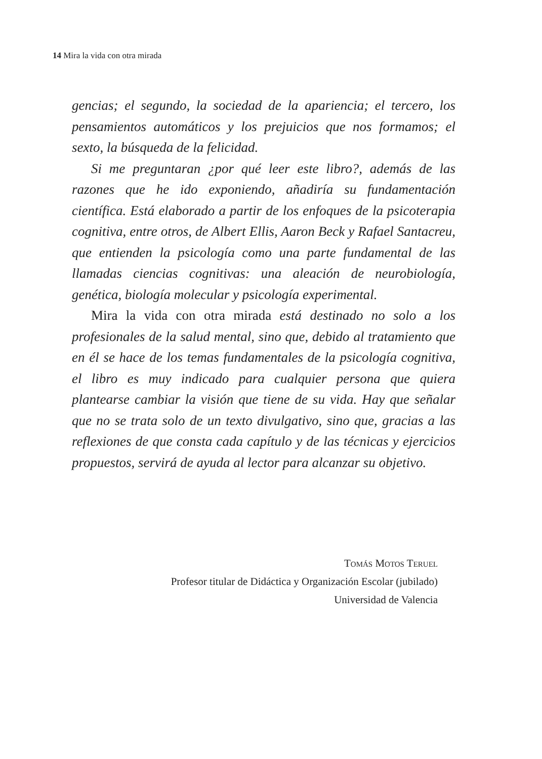14 Mira la vida con otra mirada
gencias; el segundo, la sociedad de la apariencia; el tercero, los pensamientos automáticos y los prejuicios que nos formamos; el sexto, la búsqueda de la felicidad.
Si me preguntaran ¿por qué leer este libro?, además de las razones que he ido exponiendo, añadiría su fundamentación científica. Está elaborado a partir de los enfoques de la psicoterapia cognitiva, entre otros, de Albert Ellis, Aaron Beck y Rafael Santacreu, que entienden la psicología como una parte fundamental de las llamadas ciencias cognitivas: una aleación de neurobiología, genética, biología molecular y psicología experimental.
Mira la vida con otra mirada está destinado no solo a los profesionales de la salud mental, sino que, debido al tratamiento que en él se hace de los temas fundamentales de la psicología cognitiva, el libro es muy indicado para cualquier persona que quiera plantearse cambiar la visión que tiene de su vida. Hay que señalar que no se trata solo de un texto divulgativo, sino que, gracias a las reflexiones de que consta cada capítulo y de las técnicas y ejercicios propuestos, servirá de ayuda al lector para alcanzar su objetivo.
Tomás Motos Teruel
Profesor titular de Didáctica y Organización Escolar (jubilado)
Universidad de Valencia